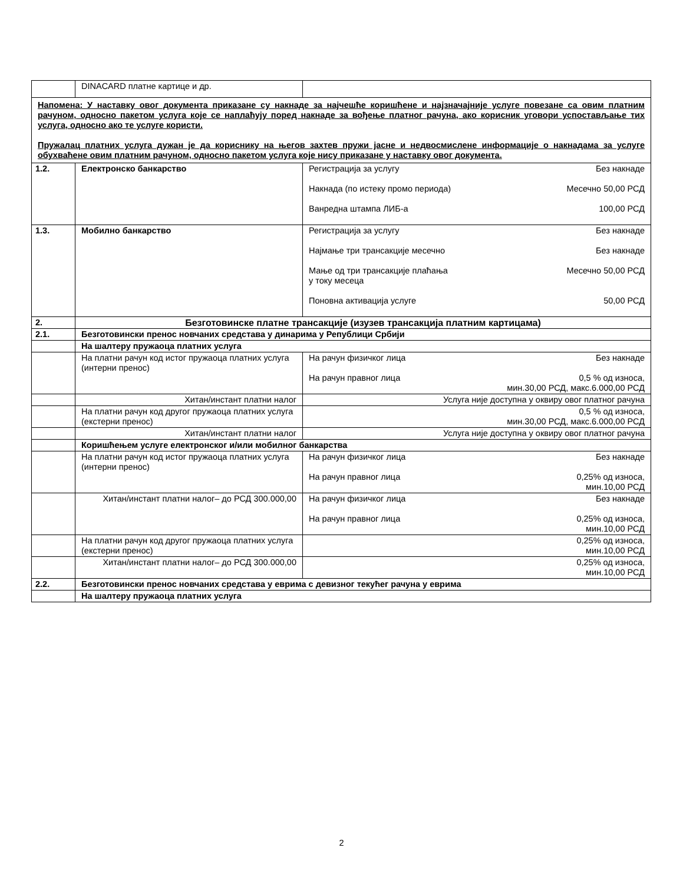| | DINACARD платне картице и др. | |
| Напомена: У наставку овог документа приказане су накнаде за најчешће коришћене и најзначајније услуге повезане са овим платним рачуном, односно пакетом услуга које се наплаћују поред накнаде за вођење платног рачуна, ако корисник уговори успостављање тих услуга, односно ако те услуге користи. Пружалац платних услуга дужан је да кориснику на његов захтев пружи јасне и недвосмислене информације о накнадама за услуге обухваћене овим платним рачуном, односно пакетом услуга које нису приказане у наставку овог документа. | | |
| 1.2. | Електронско банкарство | Регистрација за услугу Без накнаде Накнада (по истеку промо периода) Месечно 50,00 РСД Ванредна штампа ЛИБ-а 100,00 РСД |
| 1.3. | Мобилно банкарство | Регистрација за услугу Без накнаде Најмање три трансакције месечно Без накнаде Мање од три трансакције плаћања у току месеца Месечно 50,00 РСД Поновна активација услуге 50,00 РСД |
| 2. | Безготовинске платне трансакције (изузев трансакција платним картицама) | |
| 2.1. | Безготовински пренос новчаних средстава у динарима у Републици Србији | |
| | На шалтеру пружаоца платних услуга | |
| | На платни рачун код истог пружаоца платних услуга (интерни пренос) | На рачун физичког лица Без накнаде На рачун правног лица 0,5 % од износа, мин.30,00 РСД, макс.6.000,00 РСД |
| | Хитан/инстант платни налог | Услуга није доступна у оквиру овог платног рачуна |
| | На платни рачун код другог пружаоца платних услуга (екстерни пренос) | 0,5 % од износа, мин.30,00 РСД, макс.6.000,00 РСД |
| | Хитан/инстант платни налог | Услуга није доступна у оквиру овог платног рачуна |
| | Коришћењем услуге електронског и/или мобилног банкарства | |
| | На платни рачун код истог пружаоца платних услуга (интерни пренос) | На рачун физичког лица Без накнаде На рачун правног лица 0,25% од износа, мин.10,00 РСД |
| | Хитан/инстант платни налог– до РСД 300.000,00 | На рачун физичког лица Без накнаде На рачун правног лица 0,25% од износа, мин.10,00 РСД |
| | На платни рачун код другог пружаоца платних услуга (екстерни пренос) | 0,25% од износа, мин.10,00 РСД |
| | Хитан/инстант платни налог– до РСД 300.000,00 | 0,25% од износа, мин.10,00 РСД |
| 2.2. | Безготовински пренос новчаних средстава у еврима с девизног текућег рачуна у еврима | |
| | На шалтеру пружаоца платних услуга | |
2